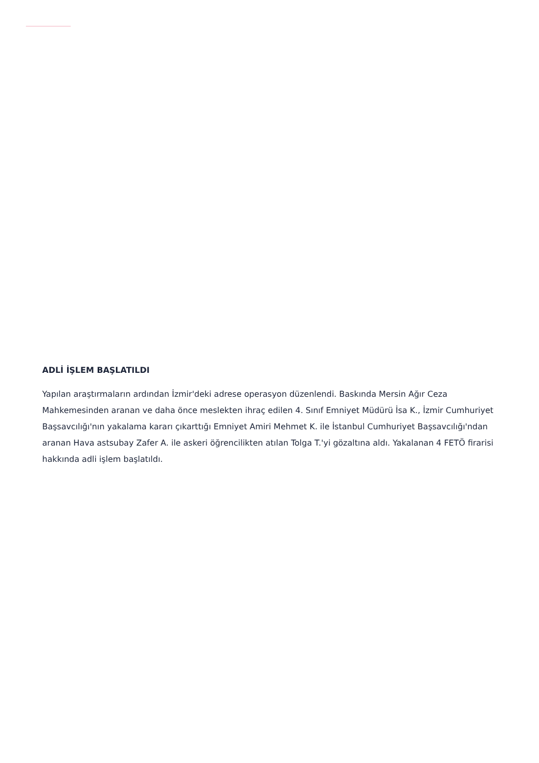ADLİ İŞLEM BAŞLATILDI
Yapılan araştırmaların ardından İzmir'deki adrese operasyon düzenlendi. Baskında Mersin Ağır Ceza Mahkemesinden aranan ve daha önce meslekten ihraç edilen 4. Sınıf Emniyet Müdürü İsa K., İzmir Cumhuriyet Başsavcılığı'nın yakalama kararı çıkarttığı Emniyet Amiri Mehmet K. ile İstanbul Cumhuriyet Başsavcılığı'ndan aranan Hava astsubay Zafer A. ile askeri öğrencilikten atılan Tolga T.'yi gözaltına aldı. Yakalanan 4 FETÖ firarisi hakkında adli işlem başlatıldı.